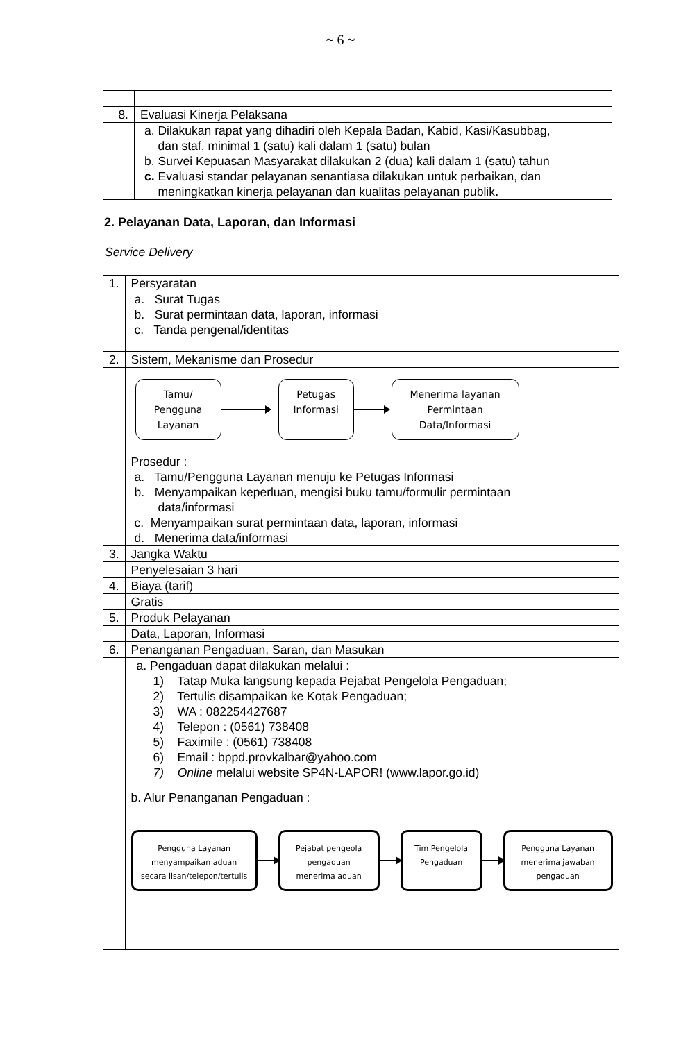~ 6 ~
| 8. | Evaluasi Kinerja Pelaksana |
| | a. Dilakukan rapat yang dihadiri oleh Kepala Badan, Kabid, Kasi/Kasubbag, dan staf, minimal 1 (satu) kali dalam 1 (satu) bulan b. Survei Kepuasan Masyarakat dilakukan 2 (dua) kali dalam 1 (satu) tahun c. Evaluasi standar pelayanan senantiasa dilakukan untuk perbaikan, dan meningkatkan kinerja pelayanan dan kualitas pelayanan publik . |
2. Pelayanan Data, Laporan, dan Informasi
Service Delivery
| 1. | Persyaratan |
| | a. Surat Tugas b. Surat permintaan data, laporan, informasi c. Tanda pengenal/identitas |
| 2. | Sistem, Mekanisme dan Prosedur |
| | Tamu/ Pengguna Layanan Petugas Informasi Menerima layanan Permintaan Data/Informasi Prosedur : a. Tamu/Pengguna Layanan menuju ke Petugas Informasi b. Menyampaikan keperluan, mengisi buku tamu/formulir permintaan data/informasi c. Menyampaikan surat permintaan data, laporan, informasi d. Menerima data/informasi |
| 3. | Jangka Waktu |
| | Penyelesaian 3 hari |
| 4. | Biaya (tarif) |
| | Gratis |
| 5. | Produk Pelayanan |
| | Data, Laporan, Informasi |
| 6. | Penanganan Pengaduan, Saran, dan Masukan |
| | a. Pengaduan dapat dilakukan melalui : 1) Tatap Muka langsung kepada Pejabat Pengelola Pengaduan; 2) Tertulis disampaikan ke Kotak Pengaduan; 3) WA : 082254427687 4) Telepon : (0561) 738408 5) Faximile : (0561) 738408 6) Email : bppd.provkalbar@yahoo.com 7) Online melalui website SP4N-LAPOR! (www.lapor.go.id) b. Alur Penanganan Pengaduan : Pengguna Layanan menyampaikan aduan secara lisan/telepon/tertulis Pejabat pengeola pengaduan menerima aduan Tim Pengelola Pengaduan Pengguna Layanan menerima jawaban pengaduan |